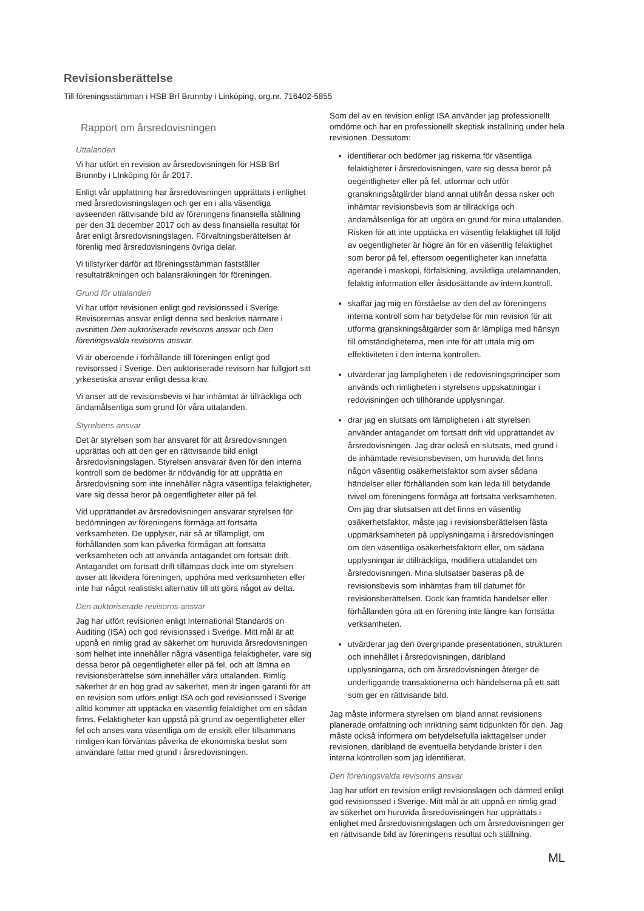Revisionsberättelse
Till föreningsstämman i HSB Brf Brunnby i Linköping, org.nr. 716402-5855
Rapport om årsredovisningen
Uttalanden
Vi har utfört en revision av årsredovisningen för HSB Brf Brunnby i LInköping för år 2017.
Enligt vår uppfattning har årsredovisningen upprättats i enlighet med årsredovisningslagen och ger en i alla väsentliga avseenden rättvisande bild av föreningens finansiella ställning per den 31 december 2017 och av dess finansiella resultat för året enligt årsredovisningslagen. Förvaltningsberättelsen är förenlig med årsredovisningens övriga delar.
Vi tillstyrker därför att föreningsstämman fastställer resultaträkningen och balansräkningen för föreningen.
Grund för uttalanden
Vi har utfört revisionen enligt god revisionssed i Sverige. Revisorernas ansvar enligt denna sed beskrivs närmare i avsnitten Den auktoriserade revisorns ansvar och Den föreningsvalda revisorns ansvar.
Vi är oberoende i förhållande till föreningen enligt god revisorssed i Sverige. Den auktoriserade revisorn har fullgjort sitt yrkesetiska ansvar enligt dessa krav.
Vi anser att de revisionsbevis vi har inhämtat är tillräckliga och ändamålsenliga som grund för våra uttalanden.
Styrelsens ansvar
Det är styrelsen som har ansvaret för att årsredovisningen upprättas och att den ger en rättvisande bild enligt årsredovisningslagen. Styrelsen ansvarar även för den interna kontroll som de bedömer är nödvändig för att upprätta en årsredovisning som inte innehåller några väsentliga felaktigheter, vare sig dessa beror på oegentligheter eller på fel.
Vid upprättandet av årsredovisningen ansvarar styrelsen för bedömningen av föreningens förmåga att fortsätta verksamheten. De upplyser, när så är tillämpligt, om förhållanden som kan påverka förmågan att fortsätta verksamheten och att använda antagandet om fortsatt drift. Antagandet om fortsatt drift tillämpas dock inte om styrelsen avser att likvidera föreningen, upphöra med verksamheten eller inte har något realistiskt alternativ till att göra något av detta.
Den auktoriserade revisorns ansvar
Jag har utfört revisionen enligt International Standards on Auditing (ISA) och god revisionssed i Sverige. Mitt mål är att uppnå en rimlig grad av säkerhet om huruvida årsredovisningen som helhet inte innehåller några väsentliga felaktigheter, vare sig dessa beror på oegentligheter eller på fel, och att lämna en revisionsberättelse som innehåller våra uttalanden. Rimlig säkerhet är en hög grad av säkerhet, men är ingen garanti för att en revision som utförs enligt ISA och god revisionssed i Sverige alltid kommer att upptäcka en väsentlig felaktighet om en sådan finns. Felaktigheter kan uppstå på grund av oegentligheter eller fel och anses vara väsentliga om de enskilt eller tillsammans rimligen kan förväntas påverka de ekonomiska beslut som användare fattar med grund i årsredovisningen.
Som del av en revision enligt ISA använder jag professionellt omdöme och har en professionellt skeptisk inställning under hela revisionen. Dessutom:
identifierar och bedömer jag riskerna för väsentliga felaktigheter i årsredovisningen, vare sig dessa beror på oegentligheter eller på fel, utformar och utför granskningsåtgärder bland annat utifrån dessa risker och inhämtar revisionsbevis som är tillräckliga och ändamålsenliga för att utgöra en grund för mina uttalanden. Risken för att inte upptäcka en väsentlig felaktighet till följd av oegentligheter är högre än för en väsentlig felaktighet som beror på fel, eftersom oegentligheter kan innefatta agerande i maskopi, förfalskning, avsiktliga utelämnanden, felaktig information eller åsidosättande av intern kontroll.
skaffar jag mig en förståelse av den del av föreningens interna kontroll som har betydelse för min revision för att utforma granskningsåtgärder som är lämpliga med hänsyn till omständigheterna, men inte för att uttala mig om effektiviteten i den interna kontrollen.
utvärderar jag lämpligheten i de redovisningsprinciper som används och rimligheten i styrelsens uppskattningar i redovisningen och tillhörande upplysningar.
drar jag en slutsats om lämpligheten i att styrelsen använder antagandet om fortsatt drift vid upprättandet av årsredovisningen. Jag drar också en slutsats, med grund i de inhämtade revisionsbevisen, om huruvida det finns någon väsentlig osäkerhetsfaktor som avser sådana händelser eller förhållanden som kan leda till betydande tvivel om föreningens förmåga att fortsätta verksamheten. Om jag drar slutsatsen att det finns en väsentlig osäkerhetsfaktor, måste jag i revisionsberättelsen fästa uppmärksamheten på upplysningarna i årsredovisningen om den väsentliga osäkerhetsfaktorn eller, om sådana upplysningar är otillräckliga, modifiera uttalandet om årsredovisningen. Mina slutsatser baseras på de revisionsbevis som inhämtas fram till datumet för revisionsberättelsen. Dock kan framtida händelser eller förhållanden göra att en förening inte längre kan fortsätta verksamheten.
utvärderar jag den övergripande presentationen, strukturen och innehållet i årsredovisningen, däribland upplysningarna, och om årsredovisningen återger de underliggande transaktionerna och händelserna på ett sätt som ger en rättvisande bild.
Jag måste informera styrelsen om bland annat revisionens planerade omfattning och inriktning samt tidpunkten för den. Jag måste också informera om betydelsefulla iakttagelser under revisionen, däribland de eventuella betydande brister i den interna kontrollen som jag identifierat.
Den föreningsvalda revisorns ansvar
Jag har utfört en revision enligt revisionslagen och därmed enligt god revisionssed i Sverige. Mitt mål är att uppnå en rimlig grad av säkerhet om huruvida årsredovisningen har upprättats i enlighet med årsredovisningslagen och om årsredovisningen ger en rättvisande bild av föreningens resultat och ställning.
ML